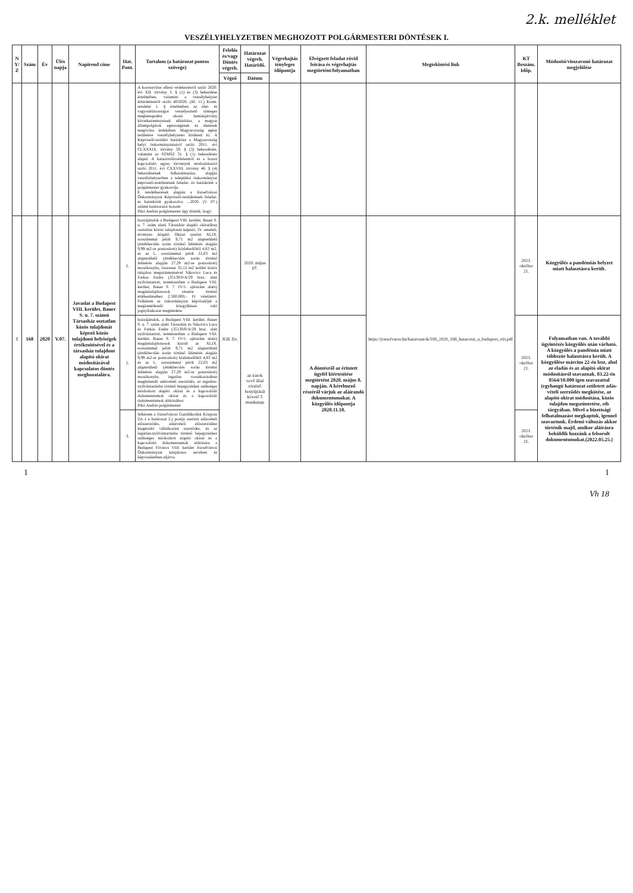2.k. melléklet
VESZÉLYHELYZETBEN MEGHOZOTT POLGÁRMESTERI DÖNTÉSEK I.
| N Y/ Z | Szám | Év | Ülés napja | Napirend címe | Hat. Pont. | Tartalom (a határozat pontos szövege) | Felelős és/vagy Döntés végreh. | Határozat végreh. Határidő. | Végrehajtás tényleges időpontja | Elvégzett feladat rövid leírása és végrehajtás megtörtént/folyamatban | Megtekintési link | KT Beszám. Időp. | Módosító/visszavonó határozat megjelölése |
| --- | --- | --- | --- | --- | --- | --- | --- | --- | --- | --- | --- | --- | --- |
| | | | | | | | Végző | Dátum | | | | | |
| | | | | | | A koronavírus elleni védekezésről szóló 2020. évi XII. törvény 3. § (1) és (3) bekezdése értelmében, valamint a veszélyhelyzet kihirdetéséről szóló 40/2020. (III. 11.) Korm. rendelet 1. § értelmében az élet- és vagyonbiztonságot veszélyeztető tömeges megbetegedést okozó humánjárvány következményeinek elhárítása, a magyar állampolgárok egészségének és életének megóvása érdekében Magyarország egész területére veszélyhelyzetet hirdetett ki. A Képviselő-testület hatásköre a Magyarország helyi önkormányzatairól szóló 2011. évi CLXXXIX. törvény 59. § (3) bekezdésén, valamint az SZMSZ 31. § (1) bekezdésén alapul. A katasztrófavédelemről és a hozzá kapcsolódó egyes törvények módosításáról szóló 2011. évi CXXVIII. törvény 46. § (4) bekezdésének felhatalmazása alapján veszélyhelyzetben a települési önkormányzat képviselő-testületének feladat- és hatáskörét a polgármester gyakorolja. E rendelkezések alapján a Józsefvárosi Önkormányzat Képviselő-testületének feladat- és hatáskörét gyakorolva ....2020. (V. 07.) számú határozatot hozom: Pikó András polgármester úgy döntök, hogy: | | | | | | | |
| Z | 168 | 2020 | V.07. | Javaslat a Budapest VIII. kerület, Bauer S. u. 7. számú Társasház osztatlan közös tulajdonát képező közös tulajdonú helyiségek értékesítésével és a társasház tulajdont alapító okirat módosításával kapcsolatos döntés meghozatalára. | 1. | hozzájárulok a Budapest VIII. kerület, Bauer S. u. 7. szám alatti Társasház alapító okiratában osztatlan közös tulajdonát képező, IV. emeleti, érvényes Alapító Okirat szerint XLIX. sorszámmal jelölt 9,71 m2 alapterületű (értékbecslés során történő felmérés alapján 9,99 m2-re pontosított) közlekedőből 4,83 m2, és az L. sorszámmal jelölt 22,03 m2 alapterületű (értékbecslés során történő felmérés alapján 27,29 m2-re pontosított) mosókonyha, összesen 32,12 m2 terület közös tulajdon megszüntetésével Sákovics Luca és Farkas Endre (35130/0/A/29 hrsz. alatt nyilvántartott, természetben a Budapest VIII. kerület, Bauer S. 7. IV/1. ajtószám alatti) magántulajdonosok részére történő értékesítéséhez 2.500.000,- Ft vételárért. Felkérem az önkormányzat képviselőjét a megismétlendő közgyűlésen való jognyilatkozat megtételére. | JGK Zrt. | 2020. május 07. | | | https://jozsefvaros.hu/hatarozatok/108_2020_168_hatarozat_a_budapest_viii.pdf | 2021. október 21. | Közgyűlés a pandémiás helyzet miatt halasztásra került. |
| | | | | | 2. | hozzájárulok, a Budapest VIII. kerület, Bauer S. u. 7. szám alatti Társasház és Sákovics Luca és Farkas Endre (35130/0/A/29 hrsz. alatt nyilvántartott, természetben a Budapest VIII. kerület, Bauer S. 7. IV/1. ajtószám alatti) magántulajdonosok között az XLIX. sorszámmal jelölt 9,71 m2 alapterületű (értékbecslés során történő felmérés alapján 9,99 m2-re pontosított) közlekedőből 4,83 m2 és az L. sorszámmal jelölt 22,03 m2 alapterületű (értékbecslés során történő felmérés alapján 27,29 m2-re pontosított) mosókonyha ingatlan vonatkozásában megkötendő adásvételi szerződés, az ingatlan-nyilvántartásba történő bejegyzéshez szükséges módosított alapító okirat és a kapcsolódó dokumentumok okirat és a kapcsolódó dokumentumok aláírásához. Pikó András polgármester | | az iratok vevő által történő benyújtását követő 5 munkanap | | A döntésről az érintett ügyfél kiértesítése megtörtént 2020. május 8. napján. A kérelmező részéről várjuk az aláírandó dokumentumokat. A közgyűlés időpontja 2020.11.18. | | 2021. október 21. | Folyamatban van. A további ügyintézés közgyűlés után várható. A közgyűlés a pandémia miatt többször halasztásra került. A közgyűlése március 22-én lesz, ahol az eladás és az alapító okirat módosításról szavaznak. 03.22-én 8564/10.000 igen szavazattal (egyhangú határozat született adás-vételi szerződés megkötése, az alapító okirat módosítása, közös tulajdon megszüntetése, stb tárgyában. Mivel a bizottsági felhatalmazást megkaptuk, igennel szavaztunk. Érdemi változás akkor történik majd, amikor aláírásra beküldik hozzánk a felsorolt dokumentumokat.(2022.05.25.) |
| | | | | | 3. | felkérem a Józsefvárosi Gazdálkodási Központ Zrt.-t a határozat 2.) pontja szerinti adásvételi előszerződés, adásvételi előszerződést kiegészítő vállalkozási szerződés, és az ingatlan-nyilvántartásba történő bejegyzéshez szükséges módosított alapító okirat és a kapcsolódó dokumentumok aláírására a Budapest Főváros VIII. kerület Józsefvárosi Önkormányzat tulajdonos nevében és képviseletében eljárva. | | | | | | 2021. október 21. | |
1 1
Vh 18